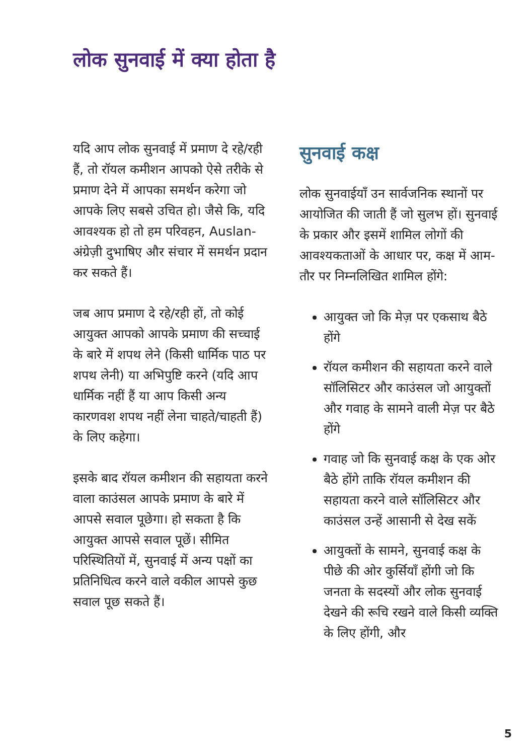लोक सुनवाई में क्या होता है
यदि आप लोक सुनवाई में प्रमाण दे रहे/रही हैं, तो रॉयल कमीशन आपको ऐसे तरीके से प्रमाण देने में आपका समर्थन करेगा जो आपके लिए सबसे उचित हो। जैसे कि, यदि आवश्यक हो तो हम परिवहन, Auslan-अंग्रेज़ी दुभाषिए और संचार में समर्थन प्रदान कर सकते हैं।
जब आप प्रमाण दे रहे/रही हों, तो कोई आयुक्त आपको आपके प्रमाण की सच्चाई के बारे में शपथ लेने (किसी धार्मिक पाठ पर शपथ लेनी) या अभिपुष्टि करने (यदि आप धार्मिक नहीं हैं या आप किसी अन्य कारणवश शपथ नहीं लेना चाहते/चाहती हैं) के लिए कहेगा।
इसके बाद रॉयल कमीशन की सहायता करने वाला काउंसल आपके प्रमाण के बारे में आपसे सवाल पूछेगा। हो सकता है कि आयुक्त आपसे सवाल पूछें। सीमित परिस्थितियों में, सुनवाई में अन्य पक्षों का प्रतिनिधित्व करने वाले वकील आपसे कुछ सवाल पूछ सकते हैं।
सुनवाई कक्ष
लोक सुनवाईयाँ उन सार्वजनिक स्थानों पर आयोजित की जाती हैं जो सुलभ हों। सुनवाई के प्रकार और इसमें शामिल लोगों की आवश्यकताओं के आधार पर, कक्ष में आम-तौर पर निम्नलिखित शामिल होंगे:
आयुक्त जो कि मेज़ पर एकसाथ बैठे होंगे
रॉयल कमीशन की सहायता करने वाले सॉलिसिटर और काउंसल जो आयुक्तों और गवाह के सामने वाली मेज़ पर बैठे होंगे
गवाह जो कि सुनवाई कक्ष के एक ओर बैठे होंगे ताकि रॉयल कमीशन की सहायता करने वाले सॉलिसिटर और काउंसल उन्हें आसानी से देख सकें
आयुक्तों के सामने, सुनवाई कक्ष के पीछे की ओर कुर्सियाँ होंगी जो कि जनता के सदस्यों और लोक सुनवाई देखने की रूचि रखने वाले किसी व्यक्ति के लिए होंगी, और
5